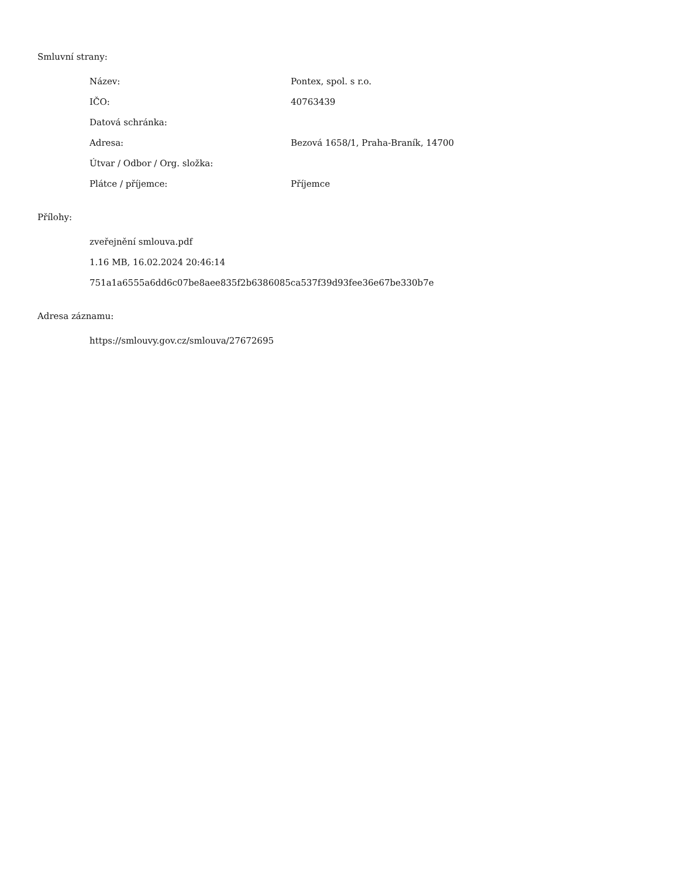Smluvní strany:
| Název: | Pontex, spol. s r.o. |
| IČO: | 40763439 |
| Datová schránka: | |
| Adresa: | Bezová 1658/1, Praha-Braník, 14700 |
| Útvar / Odbor / Org. složka: | |
| Plátce / příjemce: | Příjemce |
Přílohy:
zveřejnění smlouva.pdf
1.16 MB, 16.02.2024 20:46:14
751a1a6555a6dd6c07be8aee835f2b6386085ca537f39d93fee36e67be330b7e
Adresa záznamu:
https://smlouvy.gov.cz/smlouva/27672695